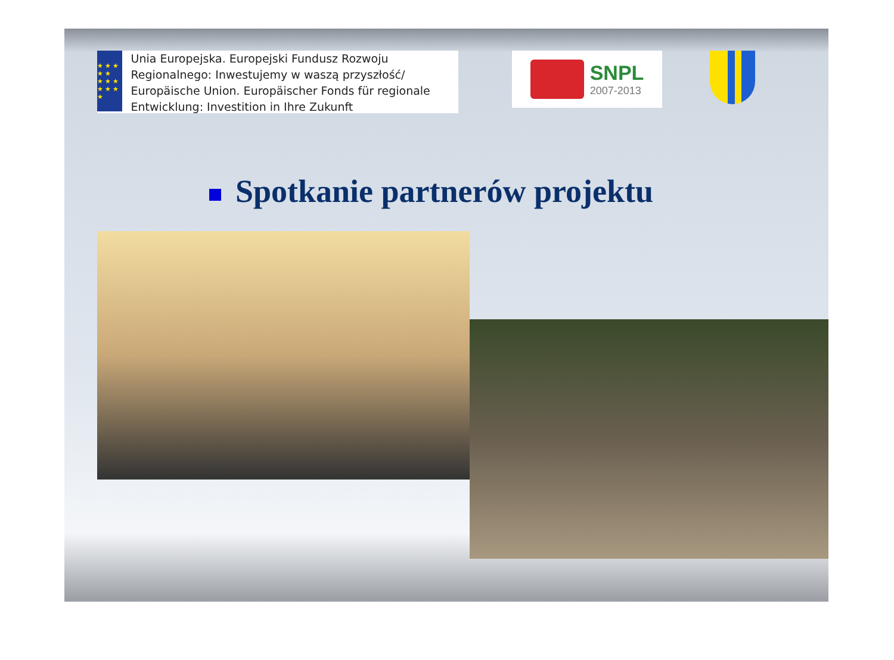★ ★ ★ ★ ★
★ ★ ★ ★ ★ ★ ★
Unia Europejska. Europejski Fundusz Rozwoju Regionalnego: Inwestujemy w waszą przyszłość/ Europäische Union. Europäischer Fonds für regionale Entwicklung: Investition in Ihre Zukunft
SNPL
2007-2013
Spotkanie partnerów projektu